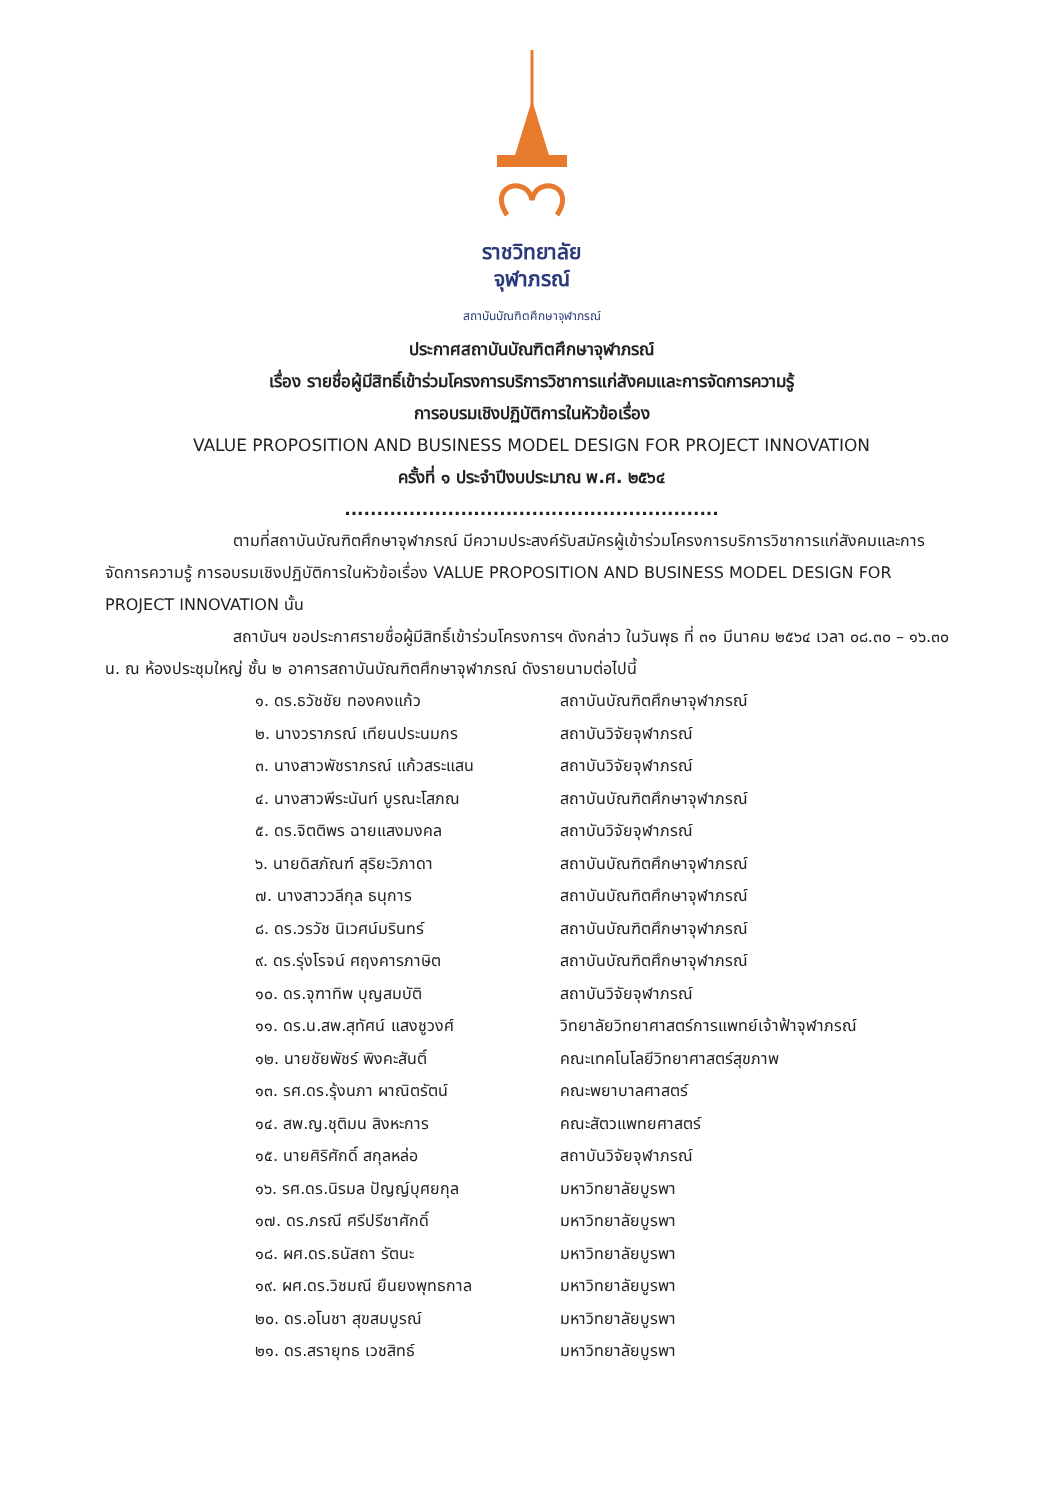ราชวิทยาลัย
จุฬาภรณ์
สถาบันบัณฑิตศึกษาจุฬาภรณ์
ประกาศสถาบันบัณฑิตศึกษาจุฬาภรณ์
เรื่อง รายชื่อผู้มีสิทธิ์เข้าร่วมโครงการบริการวิชาการแก่สังคมและการจัดการความรู้
การอบรมเชิงปฏิบัติการในหัวข้อเรื่อง
VALUE PROPOSITION AND BUSINESS MODEL DESIGN FOR PROJECT INNOVATION
ครั้งที่ ๑ ประจำปีงบประมาณ พ.ศ. ๒๕๖๔
..........................................................
ตามที่สถาบันบัณฑิตศึกษาจุฬาภรณ์ มีความประสงค์รับสมัครผู้เข้าร่วมโครงการบริการวิชาการแก่สังคมและการจัดการความรู้ การอบรมเชิงปฏิบัติการในหัวข้อเรื่อง VALUE PROPOSITION AND BUSINESS MODEL DESIGN FOR PROJECT INNOVATION นั้น
สถาบันฯ ขอประกาศรายชื่อผู้มีสิทธิ์เข้าร่วมโครงการฯ ดังกล่าว ในวันพุธ ที่ ๓๑ มีนาคม ๒๕๖๔ เวลา ๐๘.๓๐ – ๑๖.๓๐ น. ณ ห้องประชุมใหญ่ ชั้น ๒ อาคารสถาบันบัณฑิตศึกษาจุฬาภรณ์ ดังรายนามต่อไปนี้
| ๑. ดร.ธวัชชัย ทองคงแก้ว | สถาบันบัณฑิตศึกษาจุฬาภรณ์ |
| ๒. นางวราภรณ์ เทียนประนมกร | สถาบันวิจัยจุฬาภรณ์ |
| ๓. นางสาวพัชราภรณ์ แก้วสระแสน | สถาบันวิจัยจุฬาภรณ์ |
| ๔. นางสาวพีระนันท์ บูรณะโสภณ | สถาบันบัณฑิตศึกษาจุฬาภรณ์ |
| ๕. ดร.จิตติพร ฉายแสงมงคล | สถาบันวิจัยจุฬาภรณ์ |
| ๖. นายดิสภัณฑ์ สุริยะวิภาดา | สถาบันบัณฑิตศึกษาจุฬาภรณ์ |
| ๗. นางสาววลีกุล ธนุการ | สถาบันบัณฑิตศึกษาจุฬาภรณ์ |
| ๘. ดร.วรวัช นิเวศน์มรินทร์ | สถาบันบัณฑิตศึกษาจุฬาภรณ์ |
| ๙. ดร.รุ่งโรจน์ ศฤงคารภาษิต | สถาบันบัณฑิตศึกษาจุฬาภรณ์ |
| ๑๐. ดร.จุฑาทิพ บุญสมบัติ | สถาบันวิจัยจุฬาภรณ์ |
| ๑๑. ดร.น.สพ.สุทัศน์ แสงชูวงศ์ | วิทยาลัยวิทยาศาสตร์การแพทย์เจ้าฟ้าจุฬาภรณ์ |
| ๑๒. นายชัยพัชร์ พิงคะสันติ์ | คณะเทคโนโลยีวิทยาศาสตร์สุขภาพ |
| ๑๓. รศ.ดร.รุ้งนภา ผาณิตรัตน์ | คณะพยาบาลศาสตร์ |
| ๑๔. สพ.ญ.ชุติมน สิงหะการ | คณะสัตวแพทยศาสตร์ |
| ๑๕. นายศิริศักดิ์ สกุลหล่อ | สถาบันวิจัยจุฬาภรณ์ |
| ๑๖. รศ.ดร.นิรมล ปัญญ์บุศยกุล | มหาวิทยาลัยบูรพา |
| ๑๗. ดร.ภรณี ศรีปรีชาศักดิ์ | มหาวิทยาลัยบูรพา |
| ๑๘. ผศ.ดร.ธนัสถา รัตนะ | มหาวิทยาลัยบูรพา |
| ๑๙. ผศ.ดร.วิชมณี ยืนยงพุทธกาล | มหาวิทยาลัยบูรพา |
| ๒๐. ดร.อโนชา สุขสมบูรณ์ | มหาวิทยาลัยบูรพา |
| ๒๑. ดร.สรายุทธ เวชสิทธ์ | มหาวิทยาลัยบูรพา |